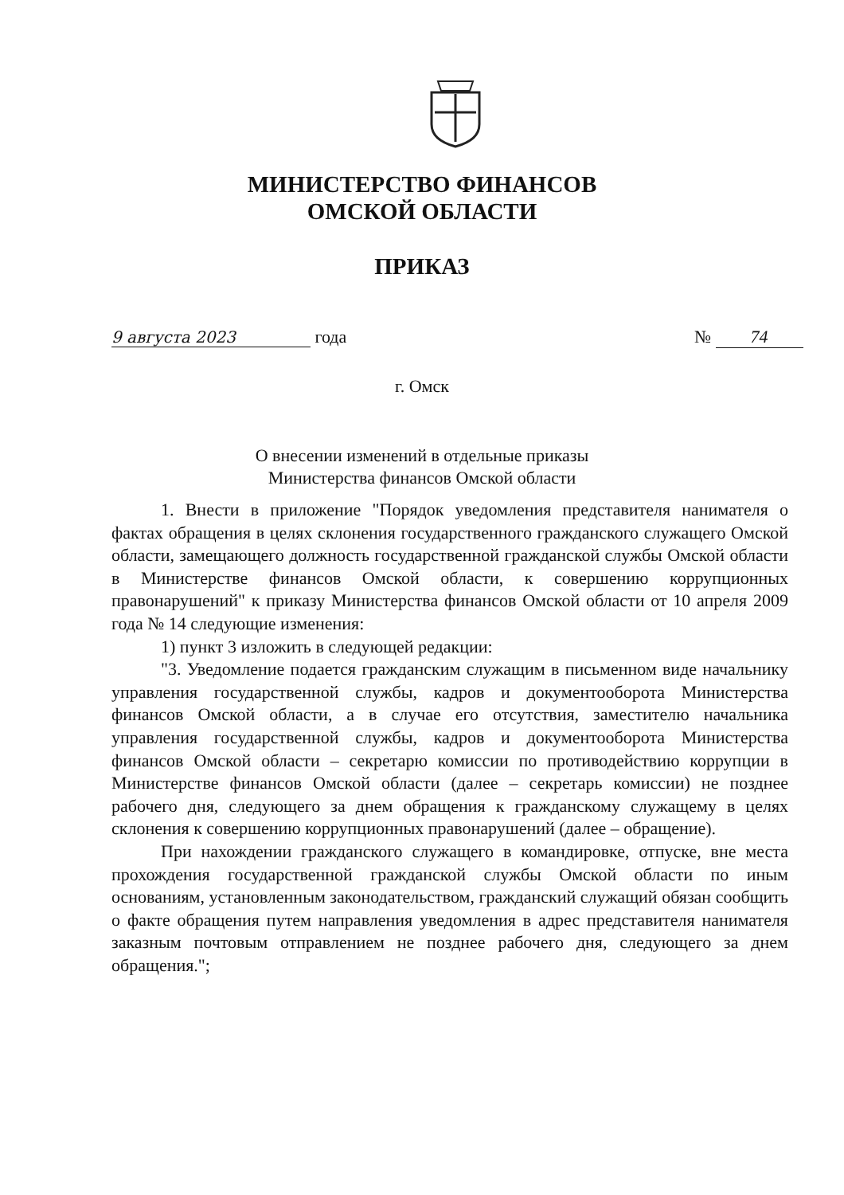МИНИСТЕРСТВО ФИНАНСОВ
ОМСКОЙ ОБЛАСТИ
ПРИКАЗ
9 августа 2023 года № 74
г. Омск
О внесении изменений в отдельные приказы
Министерства финансов Омской области
1. Внести в приложение "Порядок уведомления представителя нанимателя о фактах обращения в целях склонения государственного гражданского служащего Омской области, замещающего должность государственной гражданской службы Омской области в Министерстве финансов Омской области, к совершению коррупционных правонарушений" к приказу Министерства финансов Омской области от 10 апреля 2009 года № 14 следующие изменения:
1) пункт 3 изложить в следующей редакции:
"3. Уведомление подается гражданским служащим в письменном виде начальнику управления государственной службы, кадров и документооборота Министерства финансов Омской области, а в случае его отсутствия, заместителю начальника управления государственной службы, кадров и документооборота Министерства финансов Омской области – секретарю комиссии по противодействию коррупции в Министерстве финансов Омской области (далее – секретарь комиссии) не позднее рабочего дня, следующего за днем обращения к гражданскому служащему в целях склонения к совершению коррупционных правонарушений (далее – обращение).
При нахождении гражданского служащего в командировке, отпуске, вне места прохождения государственной гражданской службы Омской области по иным основаниям, установленным законодательством, гражданский служащий обязан сообщить о факте обращения путем направления уведомления в адрес представителя нанимателя заказным почтовым отправлением не позднее рабочего дня, следующего за днем обращения.";